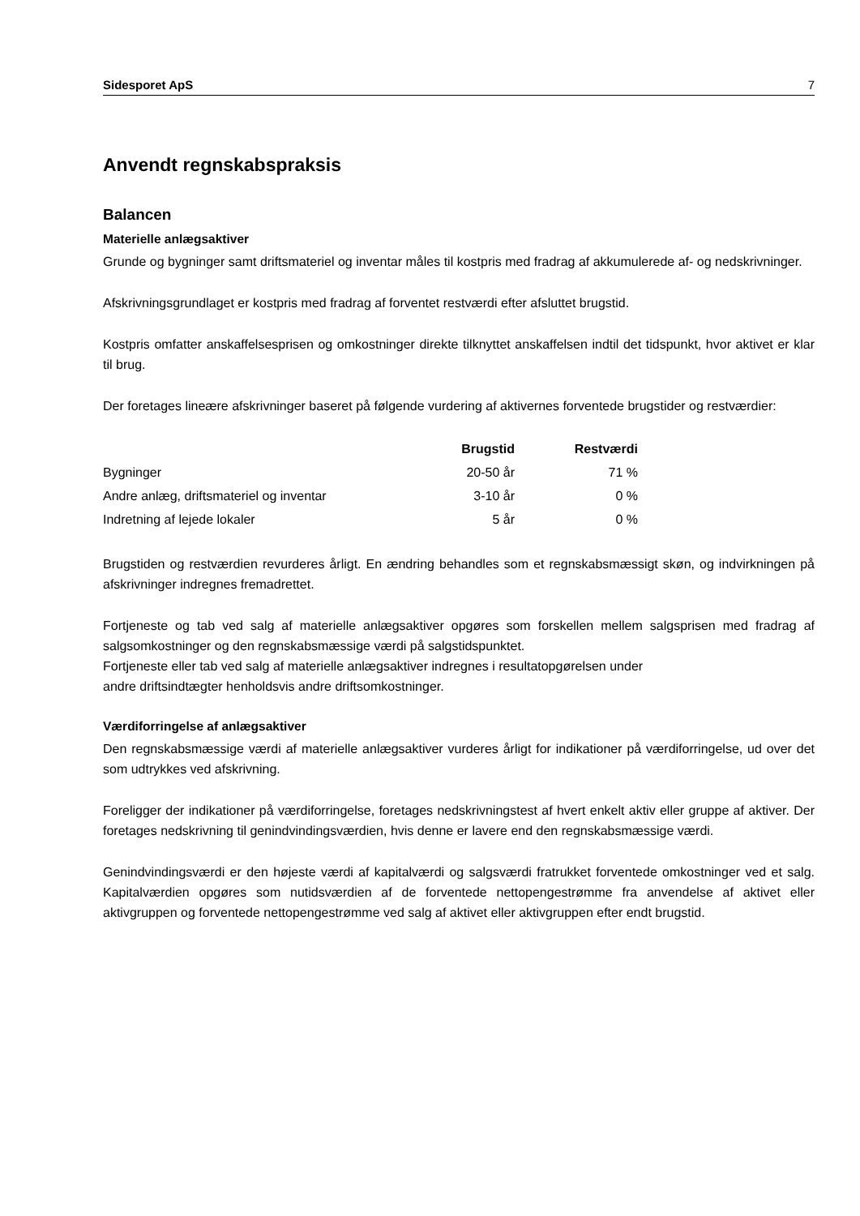Sidesporet ApS 7
Anvendt regnskabspraksis
Balancen
Materielle anlægsaktiver
Grunde og bygninger samt driftsmateriel og inventar måles til kostpris med fradrag af akkumulerede af- og nedskrivninger.
Afskrivningsgrundlaget er kostpris med fradrag af forventet restværdi efter afsluttet brugstid.
Kostpris omfatter anskaffelsesprisen og omkostninger direkte tilknyttet anskaffelsen indtil det tidspunkt, hvor aktivet er klar til brug.
Der foretages lineære afskrivninger baseret på følgende vurdering af aktivernes forventede brugstider og restværdier:
| | Brugstid | Restværdi |
| Bygninger | 20-50 år | 71 % |
| Andre anlæg, driftsmateriel og inventar | 3-10 år | 0 % |
| Indretning af lejede lokaler | 5 år | 0 % |
Brugstiden og restværdien revurderes årligt. En ændring behandles som et regnskabsmæssigt skøn, og indvirkningen på afskrivninger indregnes fremadrettet.
Fortjeneste og tab ved salg af materielle anlægsaktiver opgøres som forskellen mellem salgsprisen med fradrag af salgsomkostninger og den regnskabsmæssige værdi på salgstidspunktet.
Fortjeneste eller tab ved salg af materielle anlægsaktiver indregnes i resultatopgørelsen under
andre driftsindtægter henholdsvis andre driftsomkostninger.
Værdiforringelse af anlægsaktiver
Den regnskabsmæssige værdi af materielle anlægsaktiver vurderes årligt for indikationer på værdiforringelse, ud over det som udtrykkes ved afskrivning.
Foreligger der indikationer på værdiforringelse, foretages nedskrivningstest af hvert enkelt aktiv eller gruppe af aktiver. Der foretages nedskrivning til genindvindingsværdien, hvis denne er lavere end den regnskabsmæssige værdi.
Genindvindingsværdi er den højeste værdi af kapitalværdi og salgsværdi fratrukket forventede omkostninger ved et salg. Kapitalværdien opgøres som nutidsværdien af de forventede nettopengestrømme fra anvendelse af aktivet eller aktivgruppen og forventede nettopengestrømme ved salg af aktivet eller aktivgruppen efter endt brugstid.